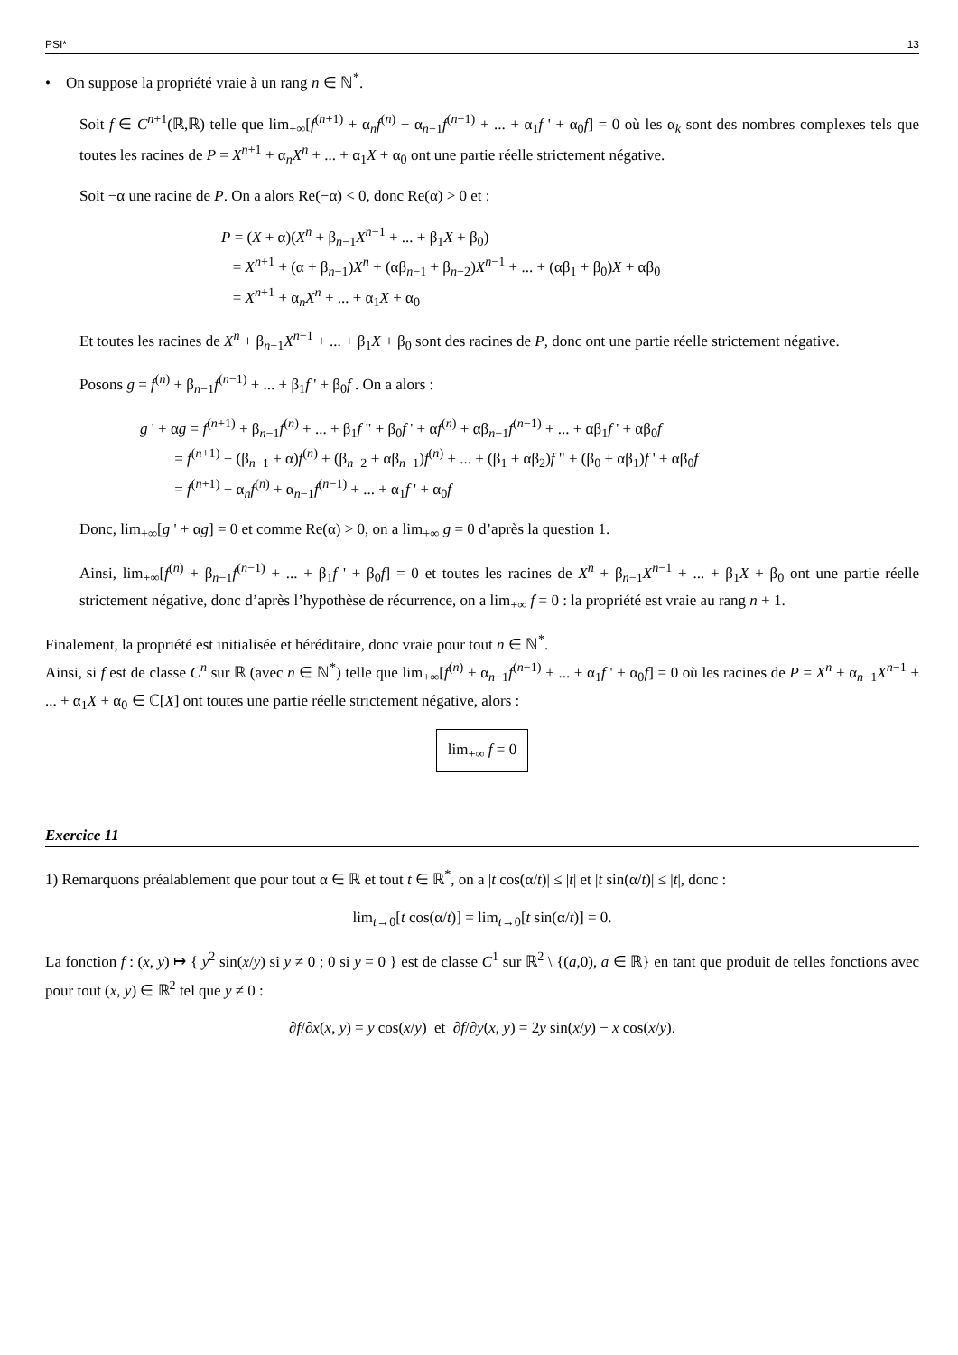PSI* 13
• On suppose la propriété vraie à un rang n ∈ ℕ<sup>*</sup>.
Soit f ∈ C<sup>n+1</sup>(ℝ,ℝ) telle que lim<sub>+∞</sub>[f<sup>(n+1)</sup> + α<sub>n</sub>f<sup>(n)</sup> + α<sub>n−1</sub>f<sup>(n−1)</sup> + ... + α<sub>1</sub>f ' + α<sub>0</sub>f] = 0 où les α<sub>k</sub> sont des nombres complexes tels que toutes les racines de P = X<sup>n+1</sup> + α<sub>n</sub>X<sup>n</sup> + ... + α<sub>1</sub>X + α<sub>0</sub> ont une partie réelle strictement négative.
Soit −α une racine de P. On a alors Re(−α) < 0, donc Re(α) > 0 et :
P = (X + α)(X<sup>n</sup> + β<sub>n−1</sub>X<sup>n−1</sup> + ... + β<sub>1</sub>X + β<sub>0</sub>)
= X<sup>n+1</sup> + (α + β<sub>n−1</sub>)X<sup>n</sup> + (αβ<sub>n−1</sub> + β<sub>n−2</sub>)X<sup>n−1</sup> + ... + (αβ<sub>1</sub> + β<sub>0</sub>)X + αβ<sub>0</sub>
= X<sup>n+1</sup> + α<sub>n</sub>X<sup>n</sup> + ... + α<sub>1</sub>X + α<sub>0</sub>
Et toutes les racines de X<sup>n</sup> + β<sub>n−1</sub>X<sup>n−1</sup> + ... + β<sub>1</sub>X + β<sub>0</sub> sont des racines de P, donc ont une partie réelle strictement négative.
Posons g = f<sup>(n)</sup> + β<sub>n−1</sub>f<sup>(n−1)</sup> + ... + β<sub>1</sub>f ' + β<sub>0</sub>f . On a alors :
g ' + αg = f<sup>(n+1)</sup> + β<sub>n−1</sub>f<sup>(n)</sup> + ... + β<sub>1</sub>f " + β<sub>0</sub>f ' + αf<sup>(n)</sup> + αβ<sub>n−1</sub>f<sup>(n−1)</sup> + ... + αβ<sub>1</sub>f ' + αβ<sub>0</sub>f
= f<sup>(n+1)</sup> + (β<sub>n−1</sub> + α)f<sup>(n)</sup> + (β<sub>n−2</sub> + αβ<sub>n−1</sub>)f<sup>(n)</sup> + ... + (β<sub>1</sub> + αβ<sub>2</sub>)f " + (β<sub>0</sub> + αβ<sub>1</sub>)f ' + αβ<sub>0</sub>f
= f<sup>(n+1)</sup> + α<sub>n</sub>f<sup>(n)</sup> + α<sub>n−1</sub>f<sup>(n−1)</sup> + ... + α<sub>1</sub>f ' + α<sub>0</sub>f
Donc, lim<sub>+∞</sub>[g ' + αg] = 0 et comme Re(α) > 0, on a lim<sub>+∞</sub> g = 0 d’après la question 1.
Ainsi, lim<sub>+∞</sub>[f<sup>(n)</sup> + β<sub>n−1</sub>f<sup>(n−1)</sup> + ... + β<sub>1</sub>f ' + β<sub>0</sub>f] = 0 et toutes les racines de X<sup>n</sup> + β<sub>n−1</sub>X<sup>n−1</sup> + ... + β<sub>1</sub>X + β<sub>0</sub> ont une partie réelle strictement négative, donc d’après l’hypothèse de récurrence, on a lim<sub>+∞</sub> f = 0 : la propriété est vraie au rang n + 1.
Finalement, la propriété est initialisée et héréditaire, donc vraie pour tout n ∈ ℕ<sup>*</sup>.
Ainsi, si f est de classe C<sup>n</sup> sur ℝ (avec n ∈ ℕ<sup>*</sup>) telle que lim<sub>+∞</sub>[f<sup>(n)</sup> + α<sub>n−1</sub>f<sup>(n−1)</sup> + ... + α<sub>1</sub>f ' + α<sub>0</sub>f] = 0 où les racines de P = X<sup>n</sup> + α<sub>n−1</sub>X<sup>n−1</sup> + ... + α<sub>1</sub>X + α<sub>0</sub> ∈ ℂ[X] ont toutes une partie réelle strictement négative, alors :
lim<sub>+∞</sub> f = 0
Exercice 11
1) Remarquons préalablement que pour tout α ∈ ℝ et tout t ∈ ℝ<sup>*</sup>, on a |t cos(α/t)| ≤ |t| et |t sin(α/t)| ≤ |t|, donc :
lim<sub>t→0</sub>[t cos(α/t)] = lim<sub>t→0</sub>[t sin(α/t)] = 0.
La fonction f : (x, y) ↦ { y<sup>2</sup> sin(x/y) si y ≠ 0 ; 0 si y = 0 } est de classe C<sup>1</sup> sur ℝ<sup>2</sup> \ {(a,0), a ∈ ℝ} en tant que produit de telles fonctions avec pour tout (x, y) ∈ ℝ<sup>2</sup> tel que y ≠ 0 :
∂f/∂x(x, y) = y cos(x/y) et ∂f/∂y(x, y) = 2y sin(x/y) − x cos(x/y).